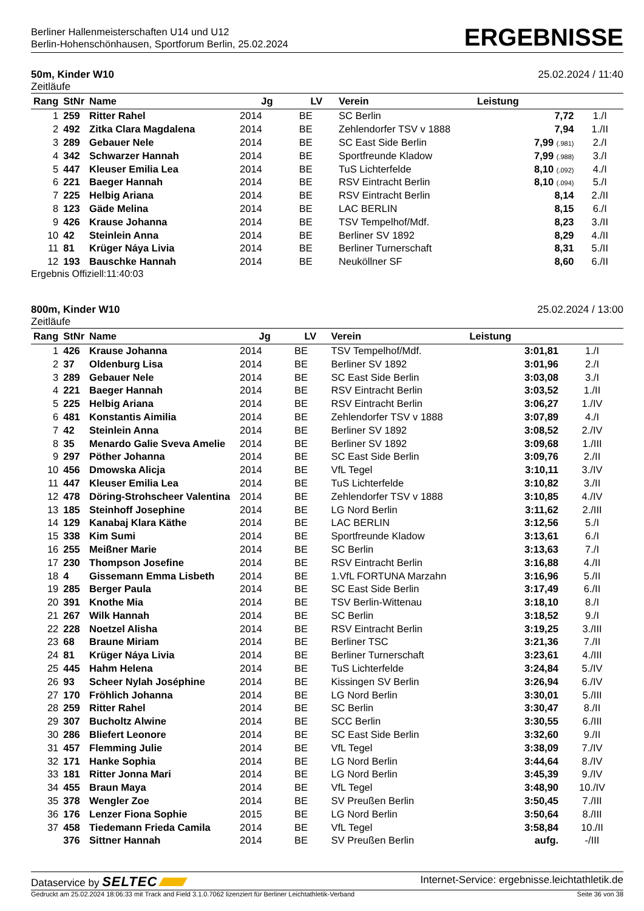Berliner Hallenmeisterschaften U14 und U12
Berlin-Hohenschönhausen, Sportforum Berlin, 25.02.2024
ERGEBNISSE
50m, Kinder W10 25.02.2024 / 11:40
Zeitläufe
| Rang | StNr | Name | Jg | LV | Verein | Leistung | |
| --- | --- | --- | --- | --- | --- | --- | --- |
| 1 | 259 | Ritter Rahel | 2014 | BE | SC Berlin | 7,72 | 1./I |
| 2 | 492 | Zitka Clara Magdalena | 2014 | BE | Zehlendorfer TSV v 1888 | 7,94 | 1./II |
| 3 | 289 | Gebauer Nele | 2014 | BE | SC East Side Berlin | 7,99 (.981) | 2./I |
| 4 | 342 | Schwarzer Hannah | 2014 | BE | Sportfreunde Kladow | 7,99 (.988) | 3./I |
| 5 | 447 | Kleuser Emilia Lea | 2014 | BE | TuS Lichterfelde | 8,10 (.092) | 4./I |
| 6 | 221 | Baeger Hannah | 2014 | BE | RSV Eintracht Berlin | 8,10 (.094) | 5./I |
| 7 | 225 | Helbig Ariana | 2014 | BE | RSV Eintracht Berlin | 8,14 | 2./II |
| 8 | 123 | Gäde Melina | 2014 | BE | LAC BERLIN | 8,15 | 6./I |
| 9 | 426 | Krause Johanna | 2014 | BE | TSV Tempelhof/Mdf. | 8,23 | 3./II |
| 10 | 42 | Steinlein Anna | 2014 | BE | Berliner SV 1892 | 8,29 | 4./II |
| 11 | 81 | Krüger Náya Livia | 2014 | BE | Berliner Turnerschaft | 8,31 | 5./II |
| 12 | 193 | Bauschke Hannah | 2014 | BE | Neuköllner SF | 8,60 | 6./II |
Ergebnis Offiziell:11:40:03
800m, Kinder W10 25.02.2024 / 13:00
Zeitläufe
| Rang | StNr | Name | Jg | LV | Verein | Leistung | |
| --- | --- | --- | --- | --- | --- | --- | --- |
| 1 | 426 | Krause Johanna | 2014 | BE | TSV Tempelhof/Mdf. | 3:01,81 | 1./I |
| 2 | 37 | Oldenburg Lisa | 2014 | BE | Berliner SV 1892 | 3:01,96 | 2./I |
| 3 | 289 | Gebauer Nele | 2014 | BE | SC East Side Berlin | 3:03,08 | 3./I |
| 4 | 221 | Baeger Hannah | 2014 | BE | RSV Eintracht Berlin | 3:03,52 | 1./II |
| 5 | 225 | Helbig Ariana | 2014 | BE | RSV Eintracht Berlin | 3:06,27 | 1./IV |
| 6 | 481 | Konstantis Aimilia | 2014 | BE | Zehlendorfer TSV v 1888 | 3:07,89 | 4./I |
| 7 | 42 | Steinlein Anna | 2014 | BE | Berliner SV 1892 | 3:08,52 | 2./IV |
| 8 | 35 | Menardo Galie Sveva Amelie | 2014 | BE | Berliner SV 1892 | 3:09,68 | 1./III |
| 9 | 297 | Pöther Johanna | 2014 | BE | SC East Side Berlin | 3:09,76 | 2./II |
| 10 | 456 | Dmowska Alicja | 2014 | BE | VfL Tegel | 3:10,11 | 3./IV |
| 11 | 447 | Kleuser Emilia Lea | 2014 | BE | TuS Lichterfelde | 3:10,82 | 3./II |
| 12 | 478 | Döring-Strohscheer Valentina | 2014 | BE | Zehlendorfer TSV v 1888 | 3:10,85 | 4./IV |
| 13 | 185 | Steinhoff Josephine | 2014 | BE | LG Nord Berlin | 3:11,62 | 2./III |
| 14 | 129 | Kanabaj Klara Käthe | 2014 | BE | LAC BERLIN | 3:12,56 | 5./I |
| 15 | 338 | Kim Sumi | 2014 | BE | Sportfreunde Kladow | 3:13,61 | 6./I |
| 16 | 255 | Meißner Marie | 2014 | BE | SC Berlin | 3:13,63 | 7./I |
| 17 | 230 | Thompson Josefine | 2014 | BE | RSV Eintracht Berlin | 3:16,88 | 4./II |
| 18 | 4 | Gissemann Emma Lisbeth | 2014 | BE | 1.VfL FORTUNA Marzahn | 3:16,96 | 5./II |
| 19 | 285 | Berger Paula | 2014 | BE | SC East Side Berlin | 3:17,49 | 6./II |
| 20 | 391 | Knothe Mia | 2014 | BE | TSV Berlin-Wittenau | 3:18,10 | 8./I |
| 21 | 267 | Wilk Hannah | 2014 | BE | SC Berlin | 3:18,52 | 9./I |
| 22 | 228 | Noetzel Alisha | 2014 | BE | RSV Eintracht Berlin | 3:19,25 | 3./III |
| 23 | 68 | Braune Miriam | 2014 | BE | Berliner TSC | 3:21,36 | 7./II |
| 24 | 81 | Krüger Náya Livia | 2014 | BE | Berliner Turnerschaft | 3:23,61 | 4./III |
| 25 | 445 | Hahm Helena | 2014 | BE | TuS Lichterfelde | 3:24,84 | 5./IV |
| 26 | 93 | Scheer Nylah Joséphine | 2014 | BE | Kissingen SV Berlin | 3:26,94 | 6./IV |
| 27 | 170 | Fröhlich Johanna | 2014 | BE | LG Nord Berlin | 3:30,01 | 5./III |
| 28 | 259 | Ritter Rahel | 2014 | BE | SC Berlin | 3:30,47 | 8./II |
| 29 | 307 | Bucholtz Alwine | 2014 | BE | SCC Berlin | 3:30,55 | 6./III |
| 30 | 286 | Bliefert Leonore | 2014 | BE | SC East Side Berlin | 3:32,60 | 9./II |
| 31 | 457 | Flemming Julie | 2014 | BE | VfL Tegel | 3:38,09 | 7./IV |
| 32 | 171 | Hanke Sophia | 2014 | BE | LG Nord Berlin | 3:44,64 | 8./IV |
| 33 | 181 | Ritter Jonna Mari | 2014 | BE | LG Nord Berlin | 3:45,39 | 9./IV |
| 34 | 455 | Braun Maya | 2014 | BE | VfL Tegel | 3:48,90 | 10./IV |
| 35 | 378 | Wengler Zoe | 2014 | BE | SV Preußen Berlin | 3:50,45 | 7./III |
| 36 | 176 | Lenzer Fiona Sophie | 2015 | BE | LG Nord Berlin | 3:50,64 | 8./III |
| 37 | 458 | Tiedemann Frieda Camila | 2014 | BE | VfL Tegel | 3:58,84 | 10./II |
| | 376 | Sittner Hannah | 2014 | BE | SV Preußen Berlin | aufg. | -/III |
Dataservice by SELTEC Internet-Service: ergebnisse.leichtathletik.de
Gedruckt am 25.02.2024 18:06:33 mit Track and Field 3.1.0.7062 lizenziert für Berliner Leichtathletik-Verband Seite 36 von 38